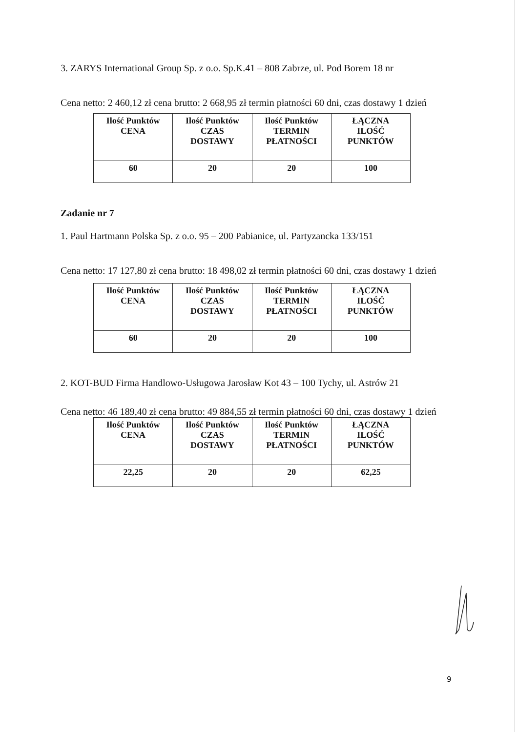3. ZARYS International Group Sp. z o.o. Sp.K.41 – 808 Zabrze, ul. Pod Borem 18 nr
Cena netto: 2 460,12 zł cena brutto: 2 668,95 zł termin płatności 60 dni, czas dostawy 1 dzień
| Ilość Punktów CENA | Ilość Punktów CZAS DOSTAWY | Ilość Punktów TERMIN PŁATNOŚCI | ŁĄCZNA ILOŚĆ PUNKTÓW |
| --- | --- | --- | --- |
| 60 | 20 | 20 | 100 |
Zadanie nr 7
1. Paul Hartmann Polska Sp. z o.o. 95 – 200 Pabianice, ul. Partyzancka 133/151
Cena netto: 17 127,80 zł cena brutto: 18 498,02 zł termin płatności 60 dni, czas dostawy 1 dzień
| Ilość Punktów CENA | Ilość Punktów CZAS DOSTAWY | Ilość Punktów TERMIN PŁATNOŚCI | ŁĄCZNA ILOŚĆ PUNKTÓW |
| --- | --- | --- | --- |
| 60 | 20 | 20 | 100 |
2. KOT-BUD Firma Handlowo-Usługowa Jarosław Kot 43 – 100 Tychy, ul. Astrów 21
Cena netto: 46 189,40 zł cena brutto: 49 884,55 zł termin płatności 60 dni, czas dostawy 1 dzień
| Ilość Punktów CENA | Ilość Punktów CZAS DOSTAWY | Ilość Punktów TERMIN PŁATNOŚCI | ŁĄCZNA ILOŚĆ PUNKTÓW |
| --- | --- | --- | --- |
| 22,25 | 20 | 20 | 62,25 |
9